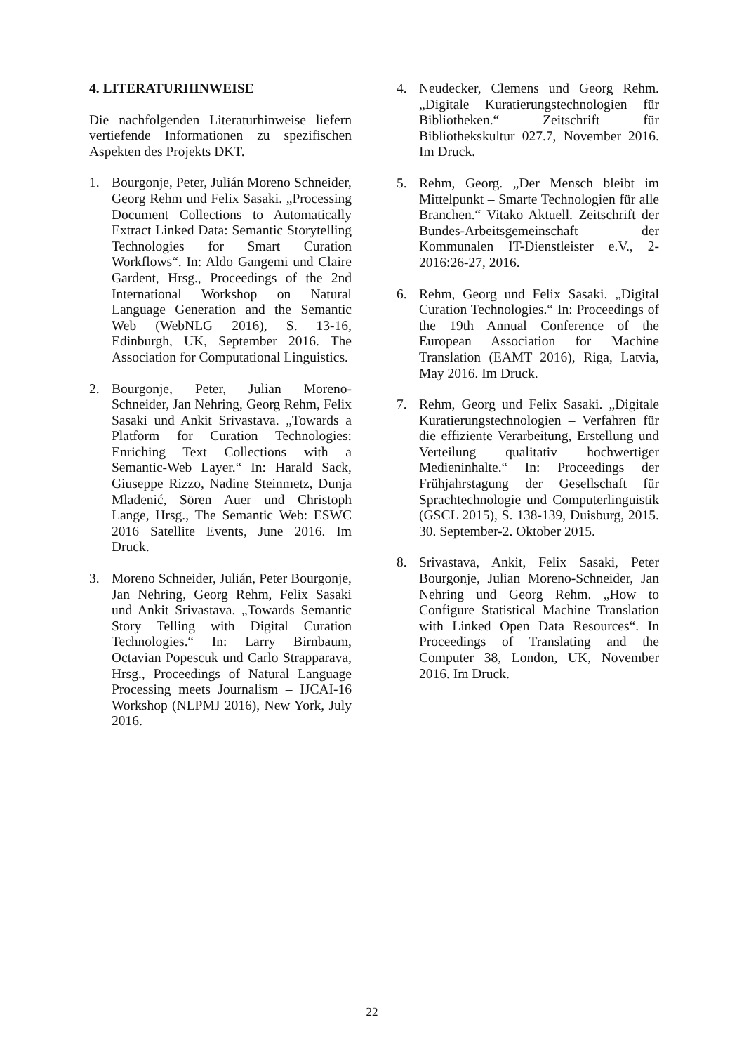4. LITERATURHINWEISE
Die nachfolgenden Literaturhinweise liefern vertiefende Informationen zu spezifischen Aspekten des Projekts DKT.
1. Bourgonje, Peter, Julián Moreno Schneider, Georg Rehm und Felix Sasaki. „Processing Document Collections to Automatically Extract Linked Data: Semantic Storytelling Technologies for Smart Curation Workflows“. In: Aldo Gangemi und Claire Gardent, Hrsg., Proceedings of the 2nd International Workshop on Natural Language Generation and the Semantic Web (WebNLG 2016), S. 13-16, Edinburgh, UK, September 2016. The Association for Computational Linguistics.
2. Bourgonje, Peter, Julian Moreno-Schneider, Jan Nehring, Georg Rehm, Felix Sasaki und Ankit Srivastava. „Towards a Platform for Curation Technologies: Enriching Text Collections with a Semantic-Web Layer.“ In: Harald Sack, Giuseppe Rizzo, Nadine Steinmetz, Dunja Mladenić, Sören Auer und Christoph Lange, Hrsg., The Semantic Web: ESWC 2016 Satellite Events, June 2016. Im Druck.
3. Moreno Schneider, Julián, Peter Bourgonje, Jan Nehring, Georg Rehm, Felix Sasaki und Ankit Srivastava. „Towards Semantic Story Telling with Digital Curation Technologies.“ In: Larry Birnbaum, Octavian Popescuk und Carlo Strapparava, Hrsg., Proceedings of Natural Language Processing meets Journalism – IJCAI-16 Workshop (NLPMJ 2016), New York, July 2016.
4. Neudecker, Clemens und Georg Rehm. „Digitale Kuratierungstechnologien für Bibliotheken.“ Zeitschrift für Bibliothekskultur 027.7, November 2016. Im Druck.
5. Rehm, Georg. „Der Mensch bleibt im Mittelpunkt – Smarte Technologien für alle Branchen.“ Vitako Aktuell. Zeitschrift der Bundes-Arbeitsgemeinschaft der Kommunalen IT-Dienstleister e.V., 2-2016:26-27, 2016.
6. Rehm, Georg und Felix Sasaki. „Digital Curation Technologies.“ In: Proceedings of the 19th Annual Conference of the European Association for Machine Translation (EAMT 2016), Riga, Latvia, May 2016. Im Druck.
7. Rehm, Georg und Felix Sasaki. „Digitale Kuratierungstechnologien – Verfahren für die effiziente Verarbeitung, Erstellung und Verteilung qualitativ hochwertiger Medieninhalte.“ In: Proceedings der Frühjahrstagung der Gesellschaft für Sprachtechnologie und Computerlinguistik (GSCL 2015), S. 138-139, Duisburg, 2015. 30. September-2. Oktober 2015.
8. Srivastava, Ankit, Felix Sasaki, Peter Bourgonje, Julian Moreno-Schneider, Jan Nehring und Georg Rehm. „How to Configure Statistical Machine Translation with Linked Open Data Resources“. In Proceedings of Translating and the Computer 38, London, UK, November 2016. Im Druck.
22